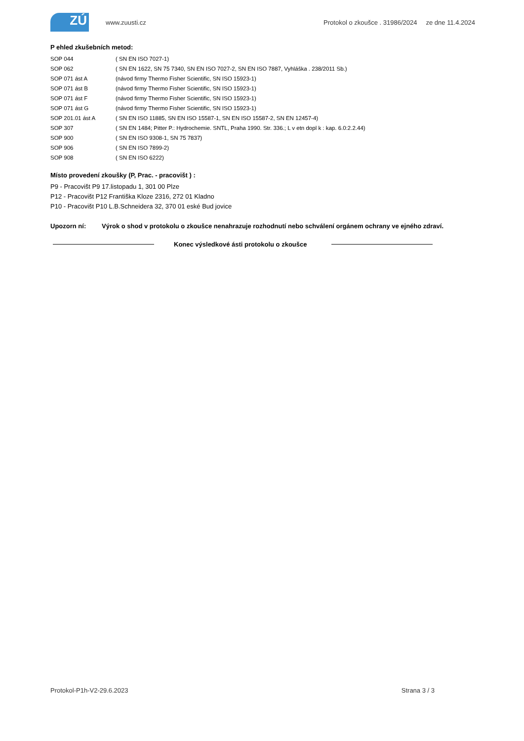ZÚ
www.zuusti.cz Protokol o zkoušce . 31986/2024 ze dne 11.4.2024
P ehled zkušebních metod:
SOP 044 ( SN EN ISO 7027-1)
SOP 062 ( SN EN 1622, SN 75 7340, SN EN ISO 7027-2, SN EN ISO 7887, Vyhláška . 238/2011 Sb.)
SOP 071 ást A (návod firmy Thermo Fisher Scientific, SN ISO 15923-1)
SOP 071 ást B (návod firmy Thermo Fisher Scientific, SN ISO 15923-1)
SOP 071 ást F (návod firmy Thermo Fisher Scientific, SN ISO 15923-1)
SOP 071 ást G (návod firmy Thermo Fisher Scientific, SN ISO 15923-1)
SOP 201.01 ást A ( SN EN ISO 11885, SN EN ISO 15587-1, SN EN ISO 15587-2, SN EN 12457-4)
SOP 307 ( SN EN 1484; Pitter P.: Hydrochemie. SNTL, Praha 1990. Str. 336.; L v etn dopl k : kap. 6.0:2.2.44)
SOP 900 ( SN EN ISO 9308-1, SN 75 7837)
SOP 906 ( SN EN ISO 7899-2)
SOP 908 ( SN EN ISO 6222)
Místo provedení zkoušky (P, Prac. - pracovišt ) :
P9 - Pracovišt P9 17.listopadu 1, 301 00 Plze
P12 - Pracovišt P12 Františka Kloze 2316, 272 01 Kladno
P10 - Pracovišt P10 L.B.Schneidera 32, 370 01 eské Bud jovice
Upozorn ní: Výrok o shod v protokolu o zkoušce nenahrazuje rozhodnutí nebo schválení orgánem ochrany ve ejného zdraví.
Konec výsledkové ásti protokolu o zkoušce
Protokol-P1h-V2-29.6.2023 Strana 3 / 3